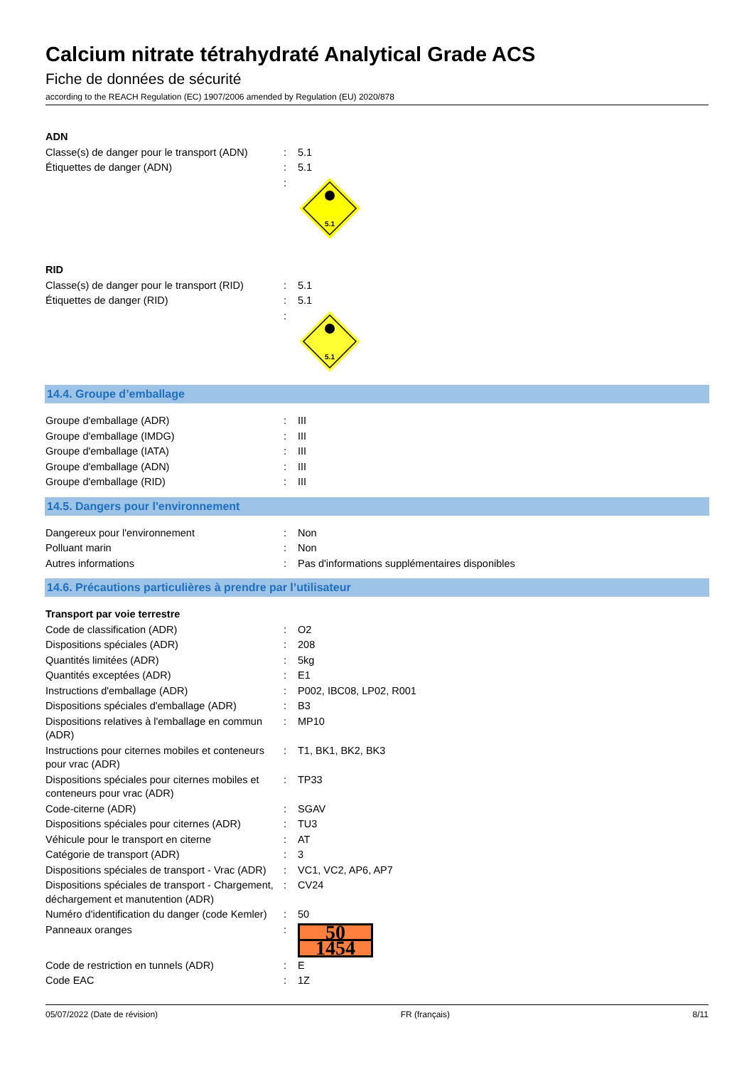Calcium nitrate tétrahydraté Analytical Grade ACS
Fiche de données de sécurité
according to the REACH Regulation (EC) 1907/2006 amended by Regulation (EU) 2020/878
| ADN | | |
| Classe(s) de danger pour le transport (ADN) | : | 5.1 |
| Étiquettes de danger (ADN) | : | 5.1 |
| | : | 5.1 |
| RID | | |
| Classe(s) de danger pour le transport (RID) | : | 5.1 |
| Étiquettes de danger (RID) | : | 5.1 |
| | : | 5.1 |
14.4. Groupe d’emballage
| Groupe d'emballage (ADR) | : | III |
| Groupe d'emballage (IMDG) | : | III |
| Groupe d'emballage (IATA) | : | III |
| Groupe d'emballage (ADN) | : | III |
| Groupe d'emballage (RID) | : | III |
14.5. Dangers pour l'environnement
| Dangereux pour l'environnement | : | Non |
| Polluant marin | : | Non |
| Autres informations | : | Pas d'informations supplémentaires disponibles |
14.6. Précautions particulières à prendre par l’utilisateur
| Transport par voie terrestre | | |
| Code de classification (ADR) | : | O2 |
| Dispositions spéciales (ADR) | : | 208 |
| Quantités limitées (ADR) | : | 5kg |
| Quantités exceptées (ADR) | : | E1 |
| Instructions d'emballage (ADR) | : | P002, IBC08, LP02, R001 |
| Dispositions spéciales d'emballage (ADR) | : | B3 |
| Dispositions relatives à l'emballage en commun (ADR) | : | MP10 |
| Instructions pour citernes mobiles et conteneurs pour vrac (ADR) | : | T1, BK1, BK2, BK3 |
| Dispositions spéciales pour citernes mobiles et conteneurs pour vrac (ADR) | : | TP33 |
| Code-citerne (ADR) | : | SGAV |
| Dispositions spéciales pour citernes (ADR) | : | TU3 |
| Véhicule pour le transport en citerne | : | AT |
| Catégorie de transport (ADR) | : | 3 |
| Dispositions spéciales de transport - Vrac (ADR) | : | VC1, VC2, AP6, AP7 |
| Dispositions spéciales de transport - Chargement, déchargement et manutention (ADR) | : | CV24 |
| Numéro d'identification du danger (code Kemler) | : | 50 |
| Panneaux oranges | : | 50 1454 |
| Code de restriction en tunnels (ADR) | : | E |
| Code EAC | : | 1Z |
05/07/2022 (Date de révision) FR (français) 8/11